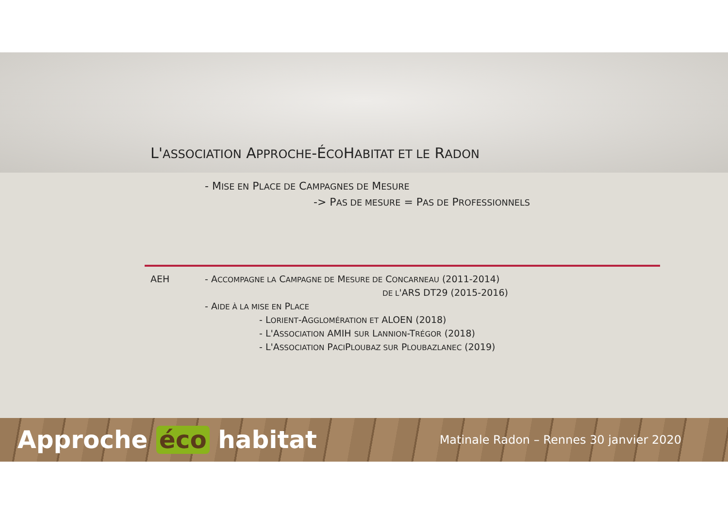L'ASSOCIATION APPROCHE-ÉCOHABITAT ET LE RADON
- MISE EN PLACE DE CAMPAGNES DE MESURE
-> PAS DE MESURE = PAS DE PROFESSIONNELS
AEH - ACCOMPAGNE LA CAMPAGNE DE MESURE DE CONCARNEAU (2011-2014)
DE L'ARS DT29 (2015-2016)
- AIDE À LA MISE EN PLACE
- LORIENT-AGGLOMÉRATION ET ALOEN (2018)
- L'ASSOCIATION AMIH SUR LANNION-TRÉGOR (2018)
- L'ASSOCIATION PACIPLOUBAZ SUR PLOUBAZLANEC (2019)
Approche éco habitat
Matinale Radon – Rennes 30 janvier 2020